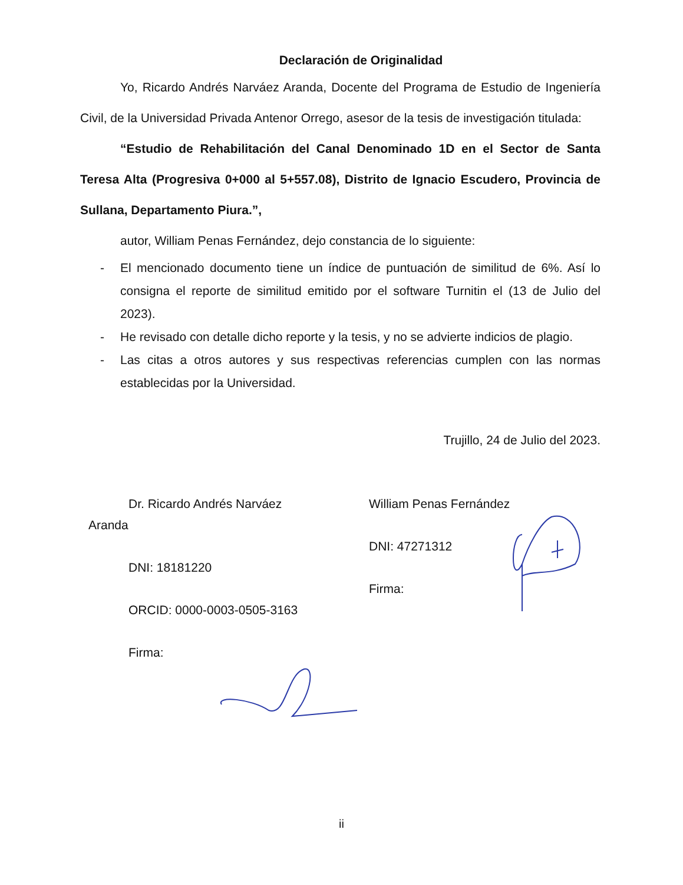Declaración de Originalidad
Yo, Ricardo Andrés Narváez Aranda, Docente del Programa de Estudio de Ingeniería Civil, de la Universidad Privada Antenor Orrego, asesor de la tesis de investigación titulada:
“Estudio de Rehabilitación del Canal Denominado 1D en el Sector de Santa Teresa Alta (Progresiva 0+000 al 5+557.08), Distrito de Ignacio Escudero, Provincia de Sullana, Departamento Piura.”,
autor, William Penas Fernández, dejo constancia de lo siguiente:
- El mencionado documento tiene un índice de puntuación de similitud de 6%. Así lo consigna el reporte de similitud emitido por el software Turnitin el (13 de Julio del 2023).
- He revisado con detalle dicho reporte y la tesis, y no se advierte indicios de plagio.
- Las citas a otros autores y sus respectivas referencias cumplen con las normas establecidas por la Universidad.
Trujillo, 24 de Julio del 2023.
Dr. Ricardo Andrés Narváez
Aranda
DNI: 18181220
ORCID: 0000-0003-0505-3163
Firma:
William Penas Fernández
DNI: 47271312
Firma:
ii